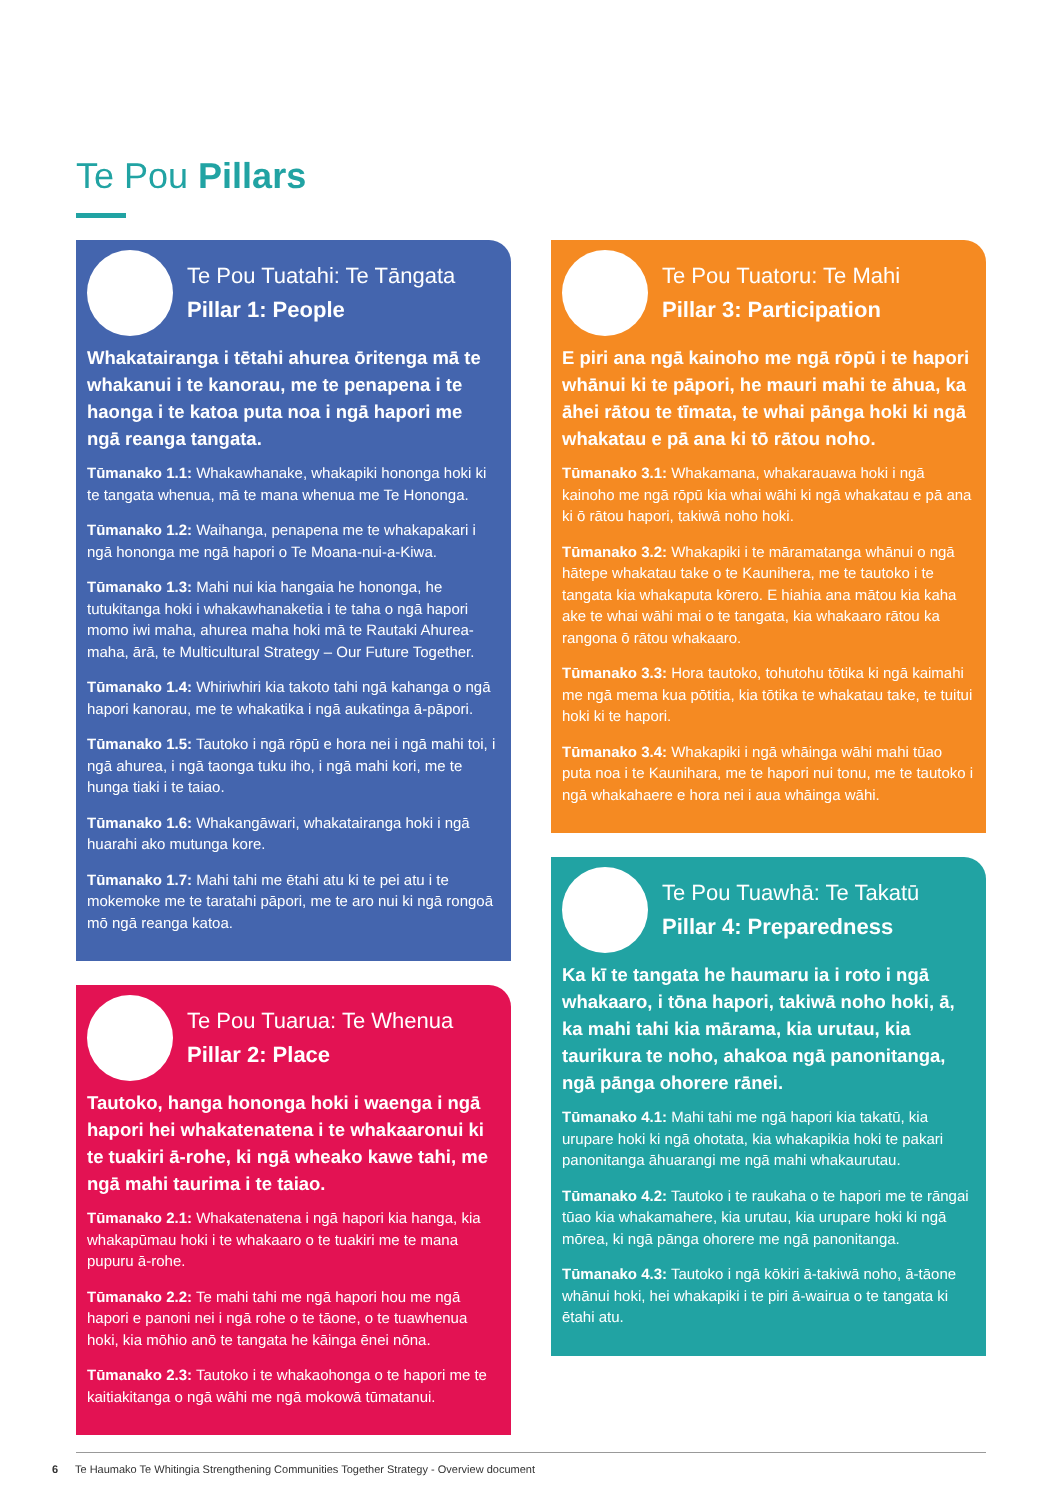Te Pou Pillars
Te Pou Tuatahi: Te Tāngata
Pillar 1: People
Whakatairanga i tētahi ahurea ōritenga mā te whakanui i te kanorau, me te penapena i te haonga i te katoa puta noa i ngā hapori me ngā reanga tangata.
Tūmanako 1.1: Whakawhanake, whakapiki hononga hoki ki te tangata whenua, mā te mana whenua me Te Hononga.
Tūmanako 1.2: Waihanga, penapena me te whakapakari i ngā hononga me ngā hapori o Te Moana-nui-a-Kiwa.
Tūmanako 1.3: Mahi nui kia hangaia he hononga, he tutukitanga hoki i whakawhanaketia i te taha o ngā hapori momo iwi maha, ahurea maha hoki mā te Rautaki Ahurea-maha, ārā, te Multicultural Strategy – Our Future Together.
Tūmanako 1.4: Whiriwhiri kia takoto tahi ngā kahanga o ngā hapori kanorau, me te whakatika i ngā aukatinga ā-pāpori.
Tūmanako 1.5: Tautoko i ngā rōpū e hora nei i ngā mahi toi, i ngā ahurea, i ngā taonga tuku iho, i ngā mahi kori, me te hunga tiaki i te taiao.
Tūmanako 1.6: Whakangāwari, whakatairanga hoki i ngā huarahi ako mutunga kore.
Tūmanako 1.7: Mahi tahi me ētahi atu ki te pei atu i te mokemoke me te taratahi pāpori, me te aro nui ki ngā rongoā mō ngā reanga katoa.
Te Pou Tuarua: Te Whenua
Pillar 2: Place
Tautoko, hanga hononga hoki i waenga i ngā hapori hei whakatenatena i te whakaaronui ki te tuakiri ā-rohe, ki ngā wheako kawe tahi, me ngā mahi taurima i te taiao.
Tūmanako 2.1: Whakatenatena i ngā hapori kia hanga, kia whakapūmau hoki i te whakaaro o te tuakiri me te mana pupuru ā-rohe.
Tūmanako 2.2: Te mahi tahi me ngā hapori hou me ngā hapori e panoni nei i ngā rohe o te tāone, o te tuawhenua hoki, kia mōhio anō te tangata he kāinga ēnei nōna.
Tūmanako 2.3: Tautoko i te whakaohonga o te hapori me te kaitiakitanga o ngā wāhi me ngā mokowā tūmatanui.
Te Pou Tuatoru: Te Mahi
Pillar 3: Participation
E piri ana ngā kainoho me ngā rōpū i te hapori whānui ki te pāpori, he mauri mahi te āhua, ka āhei rātou te tīmata, te whai pānga hoki ki ngā whakatau e pā ana ki tō rātou noho.
Tūmanako 3.1: Whakamana, whakarauawa hoki i ngā kainoho me ngā rōpū kia whai wāhi ki ngā whakatau e pā ana ki ō rātou hapori, takiwā noho hoki.
Tūmanako 3.2: Whakapiki i te māramatanga whānui o ngā hātepe whakatau take o te Kaunihera, me te tautoko i te tangata kia whakaputa kōrero. E hiahia ana mātou kia kaha ake te whai wāhi mai o te tangata, kia whakaaro rātou ka rangona ō rātou whakaaro.
Tūmanako 3.3: Hora tautoko, tohutohu tōtika ki ngā kaimahi me ngā mema kua pōtitia, kia tōtika te whakatau take, te tuitui hoki ki te hapori.
Tūmanako 3.4: Whakapiki i ngā whāinga wāhi mahi tūao puta noa i te Kaunihara, me te hapori nui tonu, me te tautoko i ngā whakahaere e hora nei i aua whāinga wāhi.
Te Pou Tuawhā: Te Takatū
Pillar 4: Preparedness
Ka kī te tangata he haumaru ia i roto i ngā whakaaro, i tōna hapori, takiwā noho hoki, ā, ka mahi tahi kia mārama, kia urutau, kia taurikura te noho, ahakoa ngā panonitanga, ngā pānga ohorere rānei.
Tūmanako 4.1: Mahi tahi me ngā hapori kia takatū, kia urupare hoki ki ngā ohotata, kia whakapikia hoki te pakari panonitanga āhuarangi me ngā mahi whakaurutau.
Tūmanako 4.2: Tautoko i te raukaha o te hapori me te rāngai tūao kia whakamahere, kia urutau, kia urupare hoki ki ngā mōrea, ki ngā pānga ohorere me ngā panonitanga.
Tūmanako 4.3: Tautoko i ngā kōkiri ā-takiwā noho, ā-tāone whānui hoki, hei whakapiki i te piri ā-wairua o te tangata ki ētahi atu.
6 Te Haumako Te Whitingia Strengthening Communities Together Strategy - Overview document